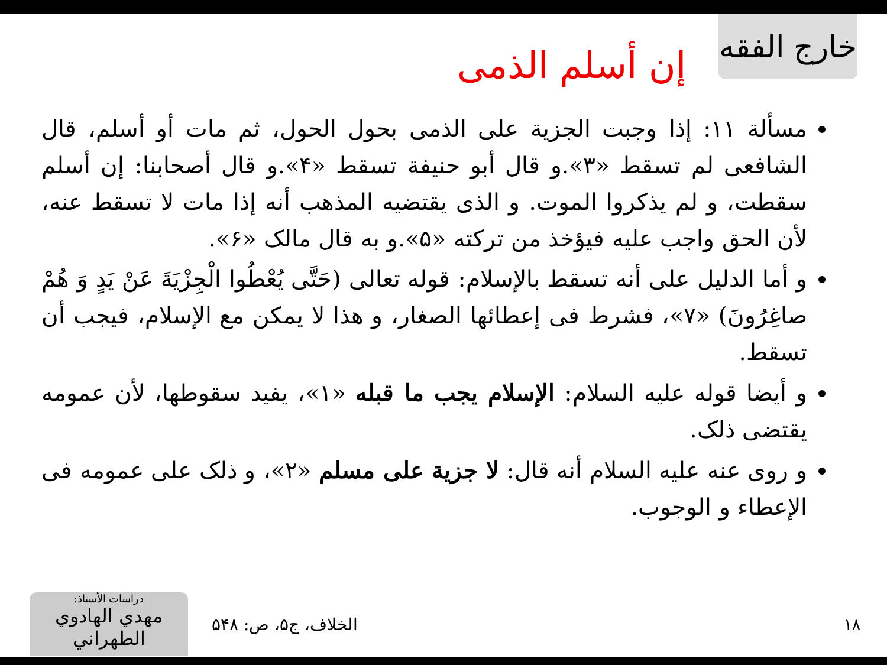خارج الفقه
إن أسلم الذمی
مسألة ١١: إذا وجبت الجزية على الذمی بحول الحول، ثم مات أو أسلم، قال الشافعی لم تسقط «٣».و قال أبو حنيفة تسقط «۴».و قال أصحابنا: إن أسلم سقطت، و لم يذكروا الموت. و الذی يقتضيه المذهب أنه إذا مات لا تسقط عنه، لأن الحق واجب عليه فيؤخذ من تركته «۵».و به قال مالک «۶».
و أما الدليل على أنه تسقط بالإسلام: قوله تعالى (حَتَّى يُعْطُوا الْجِزْيَةَ عَنْ يَدٍ وَ هُمْ صاغِرُونَ) «٧»، فشرط فی إعطائها الصغار، و هذا لا يمكن مع الإسلام، فيجب أن تسقط.
و أيضا قوله عليه السلام: الإسلام يجب ما قبله «١»، يفيد سقوطها، لأن عمومه يقتضی ذلک.
و روى عنه عليه السلام أنه قال: لا جزية على مسلم «٢»، و ذلک على عمومه فی الإعطاء و الوجوب.
دراسات الأستاذ:
مهدي الهادوي الطهراني
الخلاف، ج۵، ص: ۵۴۸ ١٨